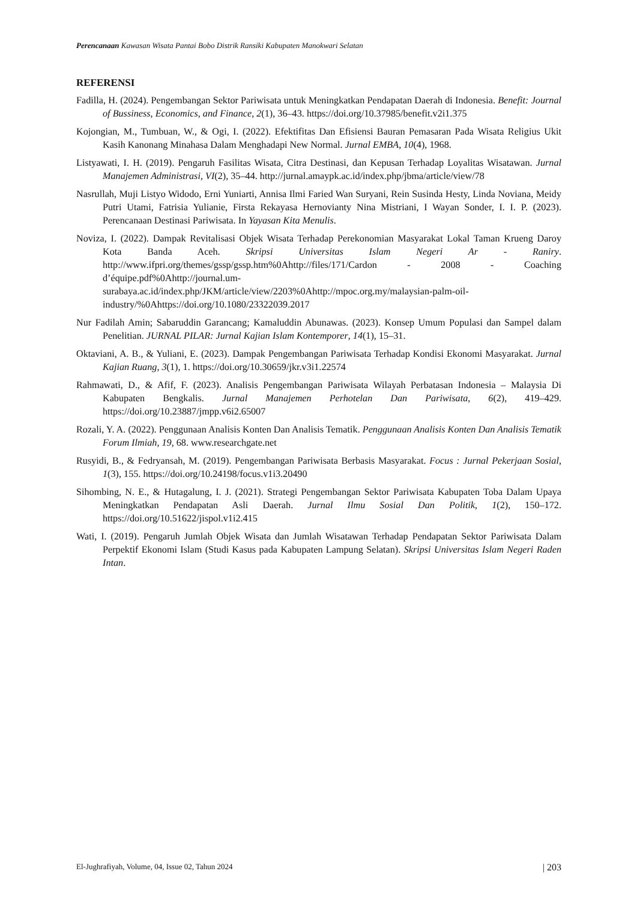Perencanaan Kawasan Wisata Pantai Bobo Distrik Ransiki Kabupaten Manokwari Selatan
REFERENSI
Fadilla, H. (2024). Pengembangan Sektor Pariwisata untuk Meningkatkan Pendapatan Daerah di Indonesia. Benefit: Journal of Bussiness, Economics, and Finance, 2(1), 36–43. https://doi.org/10.37985/benefit.v2i1.375
Kojongian, M., Tumbuan, W., & Ogi, I. (2022). Efektifitas Dan Efisiensi Bauran Pemasaran Pada Wisata Religius Ukit Kasih Kanonang Minahasa Dalam Menghadapi New Normal. Jurnal EMBA, 10(4), 1968.
Listyawati, I. H. (2019). Pengaruh Fasilitas Wisata, Citra Destinasi, dan Kepusan Terhadap Loyalitas Wisatawan. Jurnal Manajemen Administrasi, VI(2), 35–44. http://jurnal.amaypk.ac.id/index.php/jbma/article/view/78
Nasrullah, Muji Listyo Widodo, Erni Yuniarti, Annisa Ilmi Faried Wan Suryani, Rein Susinda Hesty, Linda Noviana, Meidy Putri Utami, Fatrisia Yulianie, Firsta Rekayasa Hernovianty Nina Mistriani, I Wayan Sonder, I. I. P. (2023). Perencanaan Destinasi Pariwisata. In Yayasan Kita Menulis.
Noviza, I. (2022). Dampak Revitalisasi Objek Wisata Terhadap Perekonomian Masyarakat Lokal Taman Krueng Daroy Kota Banda Aceh. Skripsi Universitas Islam Negeri Ar - Raniry. http://www.ifpri.org/themes/gssp/gssp.htm%0Ahttp://files/171/Cardon - 2008 - Coaching d’équipe.pdf%0Ahttp://journal.um-surabaya.ac.id/index.php/JKM/article/view/2203%0Ahttp://mpoc.org.my/malaysian-palm-oil-industry/%0Ahttps://doi.org/10.1080/23322039.2017
Nur Fadilah Amin; Sabaruddin Garancang; Kamaluddin Abunawas. (2023). Konsep Umum Populasi dan Sampel dalam Penelitian. JURNAL PILAR: Jurnal Kajian Islam Kontemporer, 14(1), 15–31.
Oktaviani, A. B., & Yuliani, E. (2023). Dampak Pengembangan Pariwisata Terhadap Kondisi Ekonomi Masyarakat. Jurnal Kajian Ruang, 3(1), 1. https://doi.org/10.30659/jkr.v3i1.22574
Rahmawati, D., & Afif, F. (2023). Analisis Pengembangan Pariwisata Wilayah Perbatasan Indonesia – Malaysia Di Kabupaten Bengkalis. Jurnal Manajemen Perhotelan Dan Pariwisata, 6(2), 419–429. https://doi.org/10.23887/jmpp.v6i2.65007
Rozali, Y. A. (2022). Penggunaan Analisis Konten Dan Analisis Tematik. Penggunaan Analisis Konten Dan Analisis Tematik Forum Ilmiah, 19, 68. www.researchgate.net
Rusyidi, B., & Fedryansah, M. (2019). Pengembangan Pariwisata Berbasis Masyarakat. Focus : Jurnal Pekerjaan Sosial, 1(3), 155. https://doi.org/10.24198/focus.v1i3.20490
Sihombing, N. E., & Hutagalung, I. J. (2021). Strategi Pengembangan Sektor Pariwisata Kabupaten Toba Dalam Upaya Meningkatkan Pendapatan Asli Daerah. Jurnal Ilmu Sosial Dan Politik, 1(2), 150–172. https://doi.org/10.51622/jispol.v1i2.415
Wati, I. (2019). Pengaruh Jumlah Objek Wisata dan Jumlah Wisatawan Terhadap Pendapatan Sektor Pariwisata Dalam Perpektif Ekonomi Islam (Studi Kasus pada Kabupaten Lampung Selatan). Skripsi Universitas Islam Negeri Raden Intan.
El-Jughrafiyah, Volume, 04, Issue 02, Tahun 2024 | 203